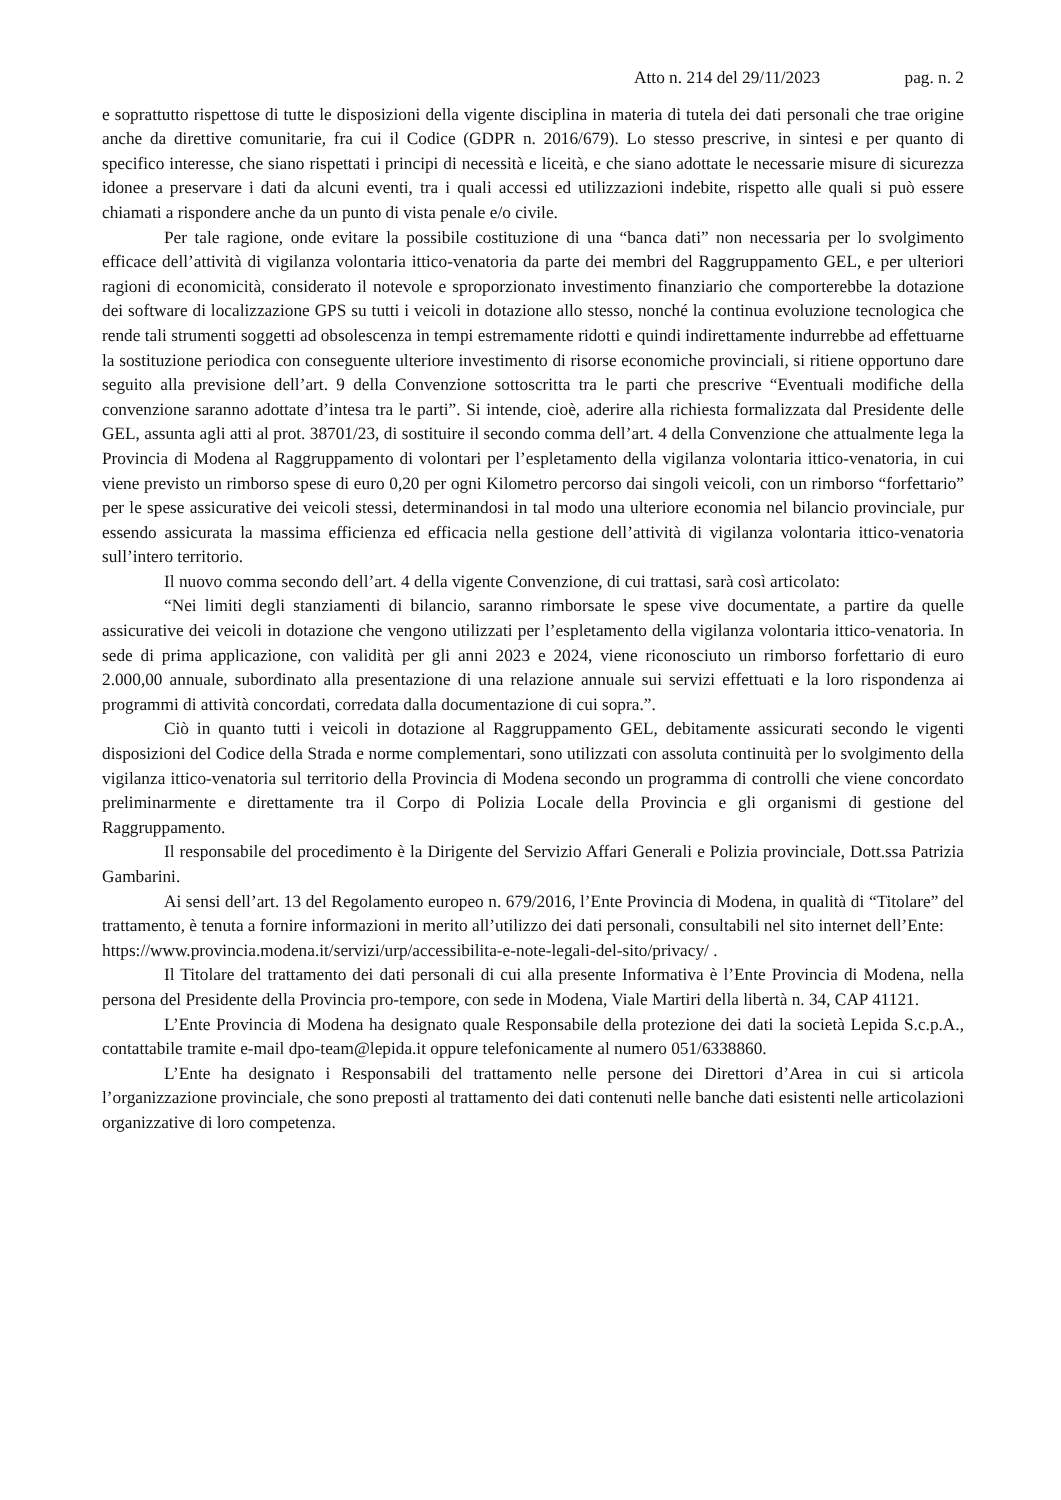Atto n. 214 del 29/11/2023 pag. n. 2
e soprattutto rispettose di tutte le disposizioni della vigente disciplina in materia di tutela dei dati personali che trae origine anche da direttive comunitarie, fra cui il Codice (GDPR n. 2016/679). Lo stesso prescrive, in sintesi e per quanto di specifico interesse, che siano rispettati i principi di necessità e liceità, e che siano adottate le necessarie misure di sicurezza idonee a preservare i dati da alcuni eventi, tra i quali accessi ed utilizzazioni indebite, rispetto alle quali si può essere chiamati a rispondere anche da un punto di vista penale e/o civile.
Per tale ragione, onde evitare la possibile costituzione di una “banca dati” non necessaria per lo svolgimento efficace dell’attività di vigilanza volontaria ittico-venatoria da parte dei membri del Raggruppamento GEL, e per ulteriori ragioni di economicità, considerato il notevole e sproporzionato investimento finanziario che comporterebbe la dotazione dei software di localizzazione GPS su tutti i veicoli in dotazione allo stesso, nonché la continua evoluzione tecnologica che rende tali strumenti soggetti ad obsolescenza in tempi estremamente ridotti e quindi indirettamente indurrebbe ad effettuarne la sostituzione periodica con conseguente ulteriore investimento di risorse economiche provinciali, si ritiene opportuno dare seguito alla previsione dell’art. 9 della Convenzione sottoscritta tra le parti che prescrive “Eventuali modifiche della convenzione saranno adottate d’intesa tra le parti”. Si intende, cioè, aderire alla richiesta formalizzata dal Presidente delle GEL, assunta agli atti al prot. 38701/23, di sostituire il secondo comma dell’art. 4 della Convenzione che attualmente lega la Provincia di Modena al Raggruppamento di volontari per l’espletamento della vigilanza volontaria ittico-venatoria, in cui viene previsto un rimborso spese di euro 0,20 per ogni Kilometro percorso dai singoli veicoli, con un rimborso “forfettario” per le spese assicurative dei veicoli stessi, determinandosi in tal modo una ulteriore economia nel bilancio provinciale, pur essendo assicurata la massima efficienza ed efficacia nella gestione dell’attività di vigilanza volontaria ittico-venatoria sull’intero territorio.
Il nuovo comma secondo dell’art. 4 della vigente Convenzione, di cui trattasi, sarà così articolato:
“Nei limiti degli stanziamenti di bilancio, saranno rimborsate le spese vive documentate, a partire da quelle assicurative dei veicoli in dotazione che vengono utilizzati per l’espletamento della vigilanza volontaria ittico-venatoria. In sede di prima applicazione, con validità per gli anni 2023 e 2024, viene riconosciuto un rimborso forfettario di euro 2.000,00 annuale, subordinato alla presentazione di una relazione annuale sui servizi effettuati e la loro rispondenza ai programmi di attività concordati, corredata dalla documentazione di cui sopra.”.
Ciò in quanto tutti i veicoli in dotazione al Raggruppamento GEL, debitamente assicurati secondo le vigenti disposizioni del Codice della Strada e norme complementari, sono utilizzati con assoluta continuità per lo svolgimento della vigilanza ittico-venatoria sul territorio della Provincia di Modena secondo un programma di controlli che viene concordato preliminarmente e direttamente tra il Corpo di Polizia Locale della Provincia e gli organismi di gestione del Raggruppamento.
Il responsabile del procedimento è la Dirigente del Servizio Affari Generali e Polizia provinciale, Dott.ssa Patrizia Gambarini.
Ai sensi dell’art. 13 del Regolamento europeo n. 679/2016, l’Ente Provincia di Modena, in qualità di “Titolare” del trattamento, è tenuta a fornire informazioni in merito all’utilizzo dei dati personali, consultabili nel sito internet dell’Ente:
https://www.provincia.modena.it/servizi/urp/accessibilita-e-note-legali-del-sito/privacy/ .
Il Titolare del trattamento dei dati personali di cui alla presente Informativa è l’Ente Provincia di Modena, nella persona del Presidente della Provincia pro-tempore, con sede in Modena, Viale Martiri della libertà n. 34, CAP 41121.
L’Ente Provincia di Modena ha designato quale Responsabile della protezione dei dati la società Lepida S.c.p.A., contattabile tramite e-mail dpo-team@lepida.it oppure telefonicamente al numero 051/6338860.
L’Ente ha designato i Responsabili del trattamento nelle persone dei Direttori d’Area in cui si articola l’organizzazione provinciale, che sono preposti al trattamento dei dati contenuti nelle banche dati esistenti nelle articolazioni organizzative di loro competenza.